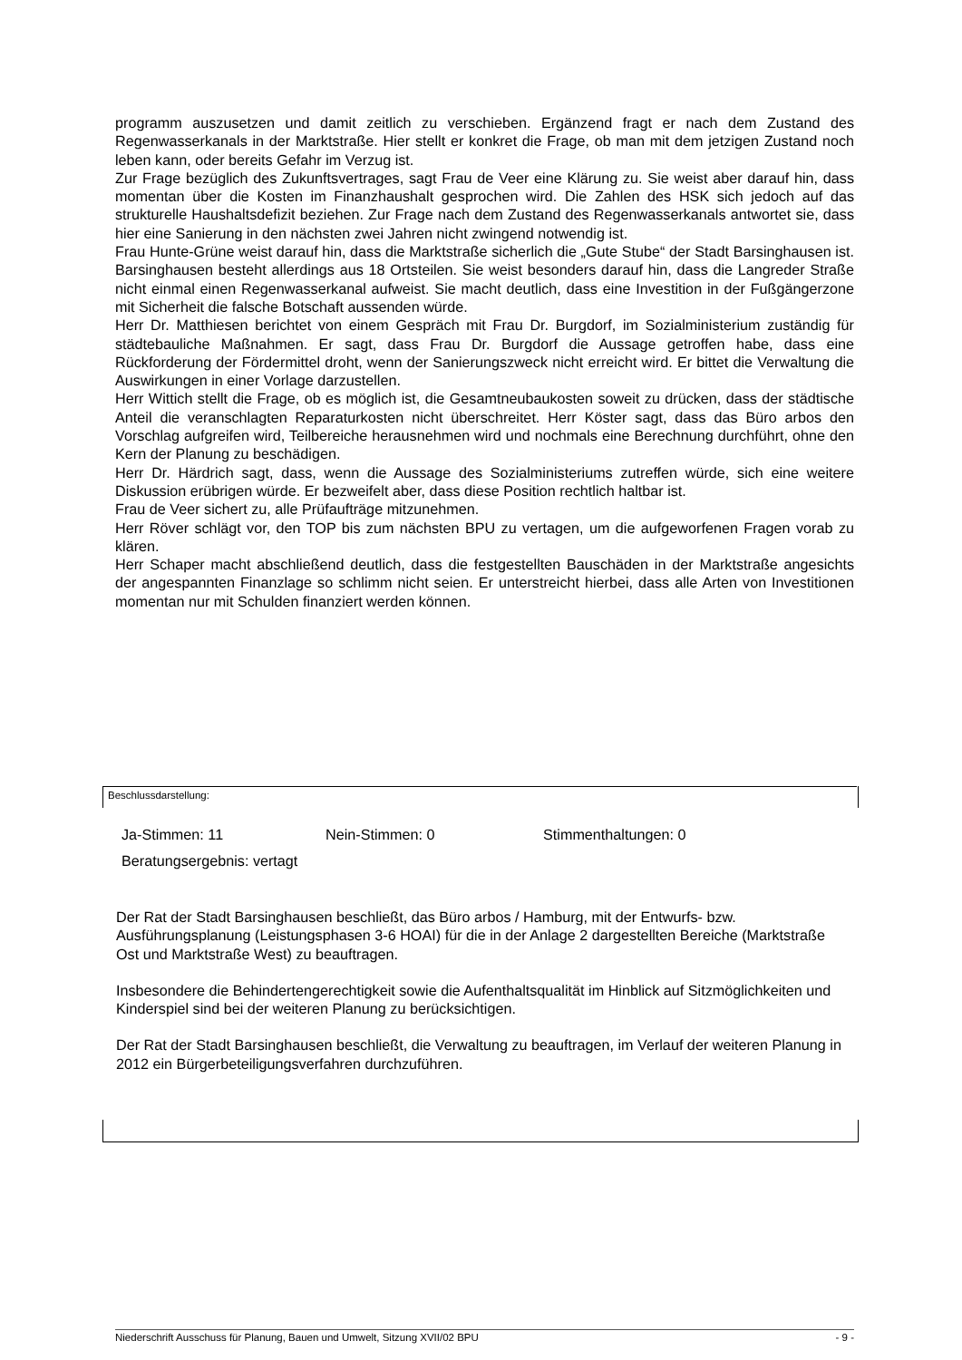programm auszusetzen und damit zeitlich zu verschieben. Ergänzend fragt er nach dem Zustand des Regenwasserkanals in der Marktstraße. Hier stellt er konkret die Frage, ob man mit dem jetzigen Zustand noch leben kann, oder bereits Gefahr im Verzug ist.
Zur Frage bezüglich des Zukunftsvertrages, sagt Frau de Veer eine Klärung zu. Sie weist aber darauf hin, dass momentan über die Kosten im Finanzhaushalt gesprochen wird. Die Zahlen des HSK sich jedoch auf das strukturelle Haushaltsdefizit beziehen. Zur Frage nach dem Zustand des Regenwasserkanals antwortet sie, dass hier eine Sanierung in den nächsten zwei Jahren nicht zwingend notwendig ist.
Frau Hunte-Grüne weist darauf hin, dass die Marktstraße sicherlich die „Gute Stube“ der Stadt Barsinghausen ist. Barsinghausen besteht allerdings aus 18 Ortsteilen. Sie weist besonders darauf hin, dass die Langreder Straße nicht einmal einen Regenwasserkanal aufweist. Sie macht deutlich, dass eine Investition in der Fußgängerzone mit Sicherheit die falsche Botschaft aussenden würde.
Herr Dr. Matthiesen berichtet von einem Gespräch mit Frau Dr. Burgdorf, im Sozialministerium zuständig für städtebauliche Maßnahmen. Er sagt, dass Frau Dr. Burgdorf die Aussage getroffen habe, dass eine Rückforderung der Fördermittel droht, wenn der Sanierungszweck nicht erreicht wird. Er bittet die Verwaltung die Auswirkungen in einer Vorlage darzustellen.
Herr Wittich stellt die Frage, ob es möglich ist, die Gesamtneubaukosten soweit zu drücken, dass der städtische Anteil die veranschlagten Reparaturkosten nicht überschreitet. Herr Köster sagt, dass das Büro arbos den Vorschlag aufgreifen wird, Teilbereiche herausnehmen wird und nochmals eine Berechnung durchführt, ohne den Kern der Planung zu beschädigen.
Herr Dr. Härdrich sagt, dass, wenn die Aussage des Sozialministeriums zutreffen würde, sich eine weitere Diskussion erübrigen würde. Er bezweifelt aber, dass diese Position rechtlich haltbar ist.
Frau de Veer sichert zu, alle Prüfaufträge mitzunehmen.
Herr Röver schlägt vor, den TOP bis zum nächsten BPU zu vertagen, um die aufgeworfenen Fragen vorab zu klären.
Herr Schaper macht abschließend deutlich, dass die festgestellten Bauschäden in der Marktstraße angesichts der angespannten Finanzlage so schlimm nicht seien. Er unterstreicht hierbei, dass alle Arten von Investitionen momentan nur mit Schulden finanziert werden können.
Beschlussdarstellung:
Ja-Stimmen: 11 Nein-Stimmen: 0 Stimmenthaltungen: 0
Beratungsergebnis: vertagt
Der Rat der Stadt Barsinghausen beschließt, das Büro arbos / Hamburg, mit der Entwurfs- bzw. Ausführungsplanung (Leistungsphasen 3-6 HOAI) für die in der Anlage 2 dargestellten Bereiche (Marktstraße Ost und Marktstraße West) zu beauftragen.
Insbesondere die Behindertengerechtigkeit sowie die Aufenthaltsqualität im Hinblick auf Sitzmöglichkeiten und Kinderspiel sind bei der weiteren Planung zu berücksichtigen.
Der Rat der Stadt Barsinghausen beschließt, die Verwaltung zu beauftragen, im Verlauf der weiteren Planung in 2012 ein Bürgerbeteiligungsverfahren durchzuführen.
Niederschrift Ausschuss für Planung, Bauen und Umwelt, Sitzung XVII/02 BPU - 9 -